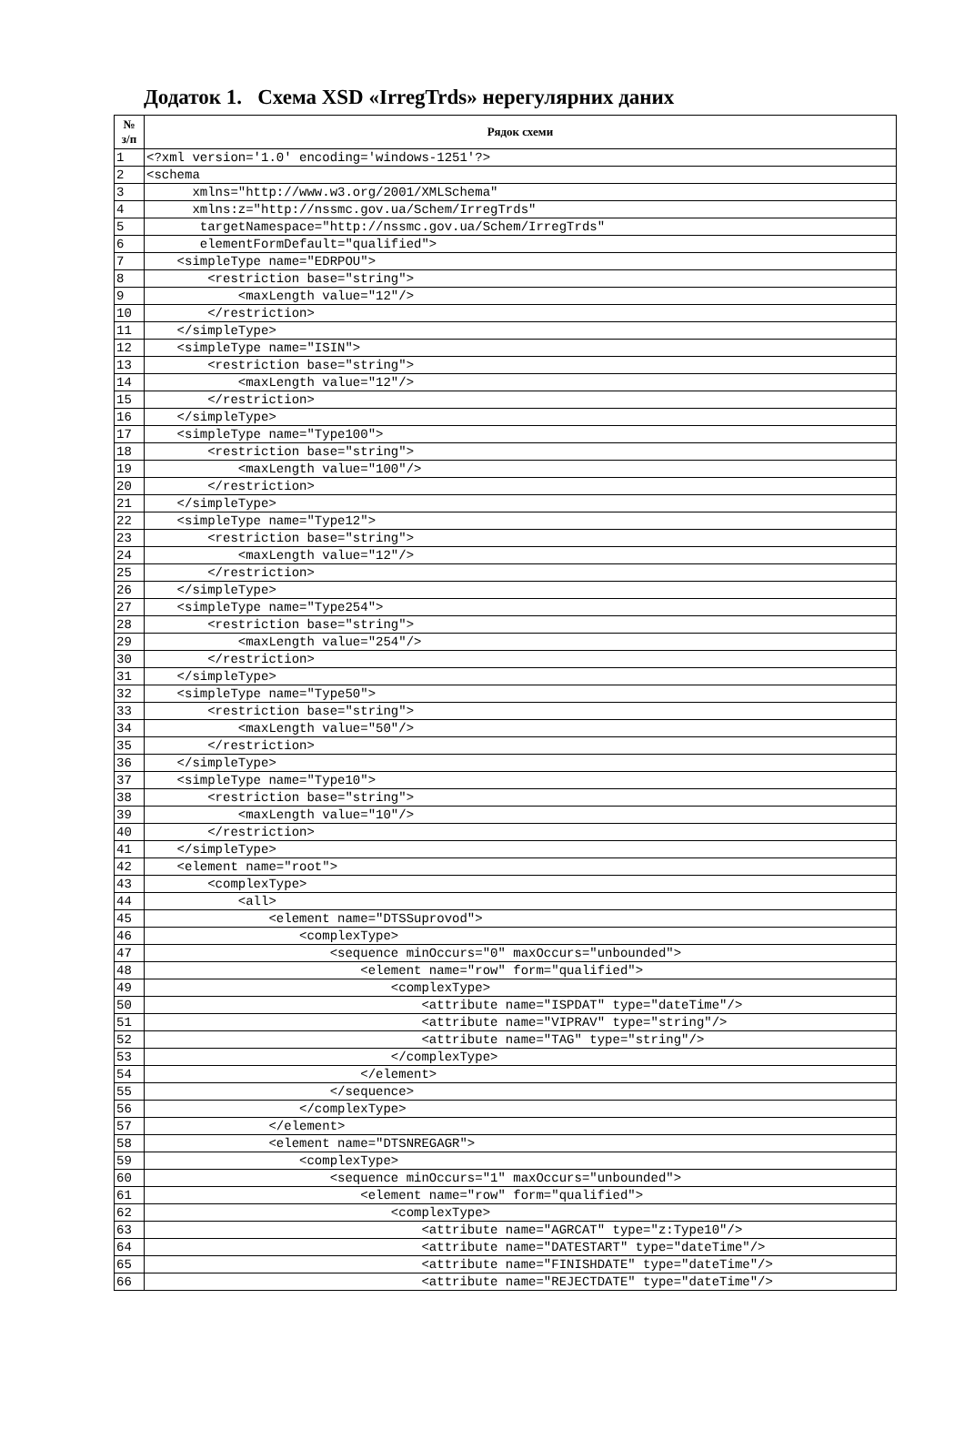Додаток 1. Схема XSD «IrregTrds» нерегулярних даних
| № з/п | Рядок схеми |
| --- | --- |
| 1 | <?xml version='1.0' encoding='windows-1251'?> |
| 2 | <schema |
| 3 | xmlns="http://www.w3.org/2001/XMLSchema" |
| 4 | xmlns:z="http://nssmc.gov.ua/Schem/IrregTrds" |
| 5 | targetNamespace="http://nssmc.gov.ua/Schem/IrregTrds" |
| 6 | elementFormDefault="qualified"> |
| 7 | <simpleType name="EDRPOU"> |
| 8 | <restriction base="string"> |
| 9 | <maxLength value="12"/> |
| 10 | </restriction> |
| 11 | </simpleType> |
| 12 | <simpleType name="ISIN"> |
| 13 | <restriction base="string"> |
| 14 | <maxLength value="12"/> |
| 15 | </restriction> |
| 16 | </simpleType> |
| 17 | <simpleType name="Type100"> |
| 18 | <restriction base="string"> |
| 19 | <maxLength value="100"/> |
| 20 | </restriction> |
| 21 | </simpleType> |
| 22 | <simpleType name="Type12"> |
| 23 | <restriction base="string"> |
| 24 | <maxLength value="12"/> |
| 25 | </restriction> |
| 26 | </simpleType> |
| 27 | <simpleType name="Type254"> |
| 28 | <restriction base="string"> |
| 29 | <maxLength value="254"/> |
| 30 | </restriction> |
| 31 | </simpleType> |
| 32 | <simpleType name="Type50"> |
| 33 | <restriction base="string"> |
| 34 | <maxLength value="50"/> |
| 35 | </restriction> |
| 36 | </simpleType> |
| 37 | <simpleType name="Type10"> |
| 38 | <restriction base="string"> |
| 39 | <maxLength value="10"/> |
| 40 | </restriction> |
| 41 | </simpleType> |
| 42 | <element name="root"> |
| 43 | <complexType> |
| 44 | <all> |
| 45 | <element name="DTSSuprovod"> |
| 46 | <complexType> |
| 47 | <sequence minOccurs="0" maxOccurs="unbounded"> |
| 48 | <element name="row" form="qualified"> |
| 49 | <complexType> |
| 50 | <attribute name="ISPDAT" type="dateTime"/> |
| 51 | <attribute name="VIPRAV" type="string"/> |
| 52 | <attribute name="TAG" type="string"/> |
| 53 | </complexType> |
| 54 | </element> |
| 55 | </sequence> |
| 56 | </complexType> |
| 57 | </element> |
| 58 | <element name="DTSNREGAGR"> |
| 59 | <complexType> |
| 60 | <sequence minOccurs="1" maxOccurs="unbounded"> |
| 61 | <element name="row" form="qualified"> |
| 62 | <complexType> |
| 63 | <attribute name="AGRCAT" type="z:Type10"/> |
| 64 | <attribute name="DATESTART" type="dateTime"/> |
| 65 | <attribute name="FINISHDATE" type="dateTime"/> |
| 66 | <attribute name="REJECTDATE" type="dateTime"/> |